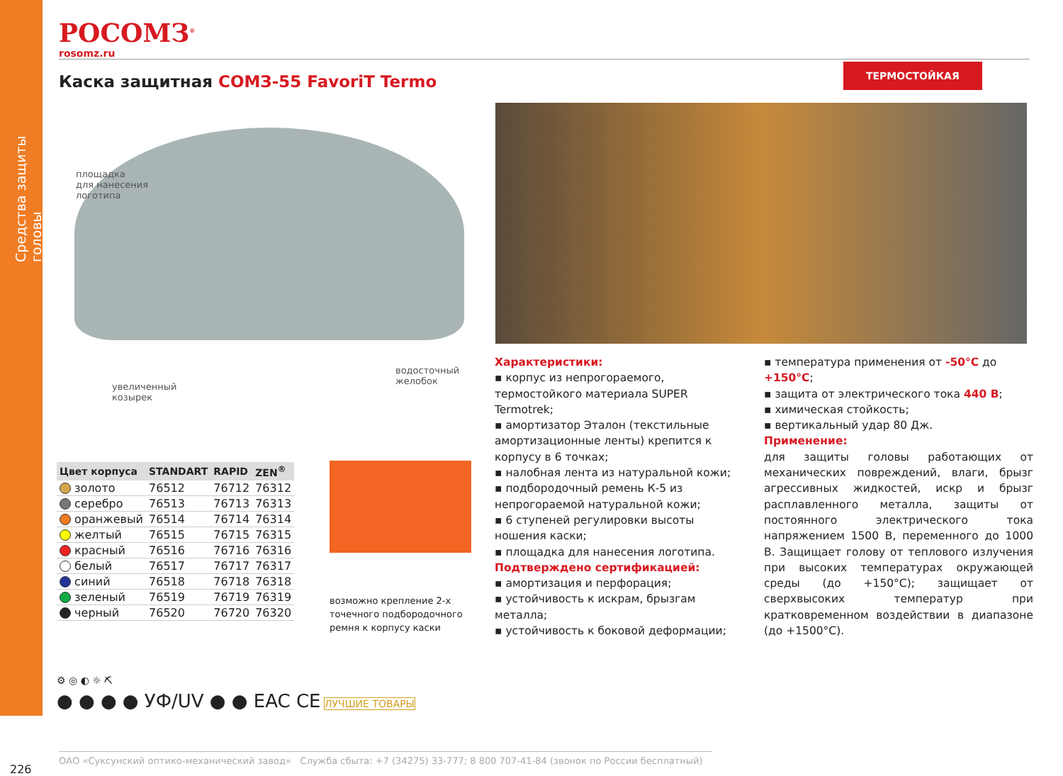Средства защиты головы
РОСОМЗ<sup>®</sup>
rosomz.ru
Каска защитная СОМЗ-55 FavoriT Termo
ТЕРМОСТОЙКАЯ
площадка
для нанесения
логотипа
водосточный
желобок
увеличенный
козырек
Характеристики:
▪ корпус из непрогораемого, термостойкого материала SUPER Termotrek;
▪ амортизатор Эталон (текстильные амортизационные ленты) крепится к корпусу в 6 точках;
▪ налобная лента из натуральной кожи;
▪ подбородочный ремень К-5 из непрогораемой натуральной кожи;
▪ 6 ступеней регулировки высоты ношения каски;
▪ площадка для нанесения логотипа.
Подтверждено сертификацией:
▪ амортизация и перфорация;
▪ устойчивость к искрам, брызгам металла;
▪ устойчивость к боковой деформации;
▪ температура применения от -50°C до +150°C;
▪ защита от электрического тока 440 В;
▪ химическая стойкость;
▪ вертикальный удар 80 Дж.
Применение:
для защиты головы работающих от механических повреждений, влаги, брызг агрессивных жидкостей, искр и брызг расплавленного металла, защиты от постоянного электрического тока напряжением 1500 В, переменного до 1000 В. Защищает голову от теплового излучения при высоких температурах окружающей среды (до +150°C); защищает от сверхвысоких температур при кратковременном воздействии в диапазоне (до +1500°C).
| Цвет корпуса | STANDART | RAPID | ZEN<sup>®</sup> |
| --- | --- | --- | --- |
| золото | 76512 | 76712 | 76312 |
| серебро | 76513 | 76713 | 76313 |
| оранжевый | 76514 | 76714 | 76314 |
| желтый | 76515 | 76715 | 76315 |
| красный | 76516 | 76716 | 76316 |
| белый | 76517 | 76717 | 76317 |
| синий | 76518 | 76718 | 76318 |
| зеленый | 76519 | 76719 | 76319 |
| черный | 76520 | 76720 | 76320 |
возможно крепление 2-х точечного подбородочного ремня к корпусу каски
⚙ ◎ ◐ ☼ ⛏
● ● ● ● УФ/UV ● ● EAC CE ЛУЧШИЕ ТОВАРЫ
ОАО «Суксунский оптико-механический завод» Служба сбыта: +7 (34275) 33-777; 8 800 707-41-84 (звонок по России бесплатный)
226